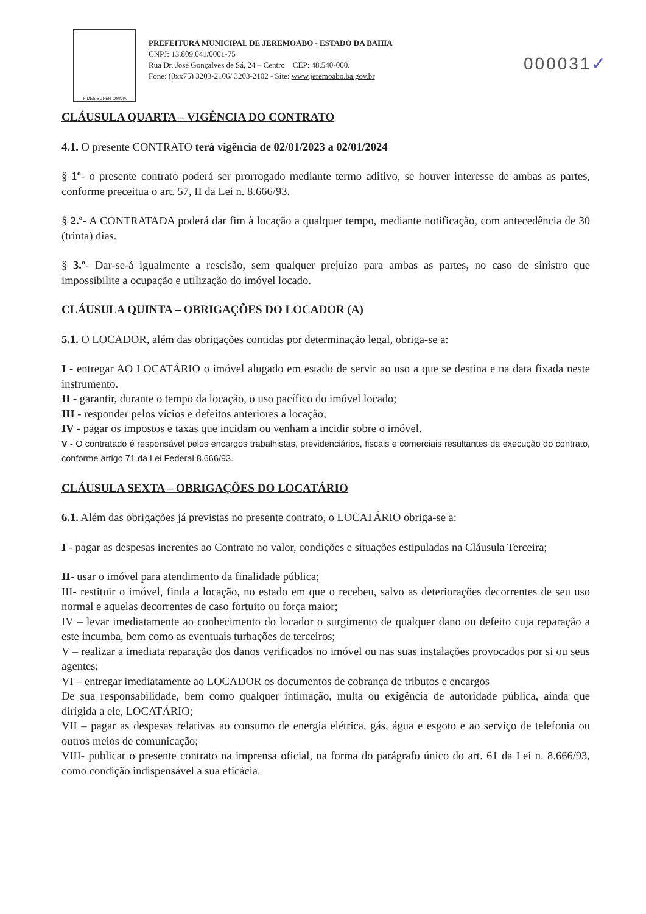FIDES SUPER OMNIA
PREFEITURA MUNICIPAL DE JEREMOABO - ESTADO DA BAHIA
CNPJ: 13.809.041/0001-75
Rua Dr. José Gonçalves de Sá, 24 – Centro CEP: 48.540-000.
Fone: (0xx75) 3203-2106/ 3203-2102 - Site: www.jeremoabo.ba.gov.br
000031✓
CLÁUSULA QUARTA – VIGÊNCIA DO CONTRATO
4.1. O presente CONTRATO terá vigência de 02/01/2023 a 02/01/2024
§ 1º- o presente contrato poderá ser prorrogado mediante termo aditivo, se houver interesse de ambas as partes, conforme preceitua o art. 57, II da Lei n. 8.666/93.
§ 2.º- A CONTRATADA poderá dar fim à locação a qualquer tempo, mediante notificação, com antecedência de 30 (trinta) dias.
§ 3.º- Dar-se-á igualmente a rescisão, sem qualquer prejuízo para ambas as partes, no caso de sinistro que impossibilite a ocupação e utilização do imóvel locado.
CLÁUSULA QUINTA – OBRIGAÇÕES DO LOCADOR (A)
5.1. O LOCADOR, além das obrigações contidas por determinação legal, obriga-se a:
I - entregar AO LOCATÁRIO o imóvel alugado em estado de servir ao uso a que se destina e na data fixada neste instrumento.
II - garantir, durante o tempo da locação, o uso pacífico do imóvel locado;
III - responder pelos vícios e defeitos anteriores a locação;
IV - pagar os impostos e taxas que incidam ou venham a incidir sobre o imóvel.
V - O contratado é responsável pelos encargos trabalhistas, previdenciários, fiscais e comerciais resultantes da execução do contrato, conforme artigo 71 da Lei Federal 8.666/93.
CLÁUSULA SEXTA – OBRIGAÇÕES DO LOCATÁRIO
6.1. Além das obrigações já previstas no presente contrato, o LOCATÁRIO obriga-se a:
I - pagar as despesas inerentes ao Contrato no valor, condições e situações estipuladas na Cláusula Terceira;
II- usar o imóvel para atendimento da finalidade pública;
III- restituir o imóvel, finda a locação, no estado em que o recebeu, salvo as deteriorações decorrentes de seu uso normal e aquelas decorrentes de caso fortuito ou força maior;
IV – levar imediatamente ao conhecimento do locador o surgimento de qualquer dano ou defeito cuja reparação a este incumba, bem como as eventuais turbações de terceiros;
V – realizar a imediata reparação dos danos verificados no imóvel ou nas suas instalações provocados por si ou seus agentes;
VI – entregar imediatamente ao LOCADOR os documentos de cobrança de tributos e encargos
De sua responsabilidade, bem como qualquer intimação, multa ou exigência de autoridade pública, ainda que dirigida a ele, LOCATÁRIO;
VII – pagar as despesas relativas ao consumo de energia elétrica, gás, água e esgoto e ao serviço de telefonia ou outros meios de comunicação;
VIII- publicar o presente contrato na imprensa oficial, na forma do parágrafo único do art. 61 da Lei n. 8.666/93, como condição indispensável a sua eficácia.